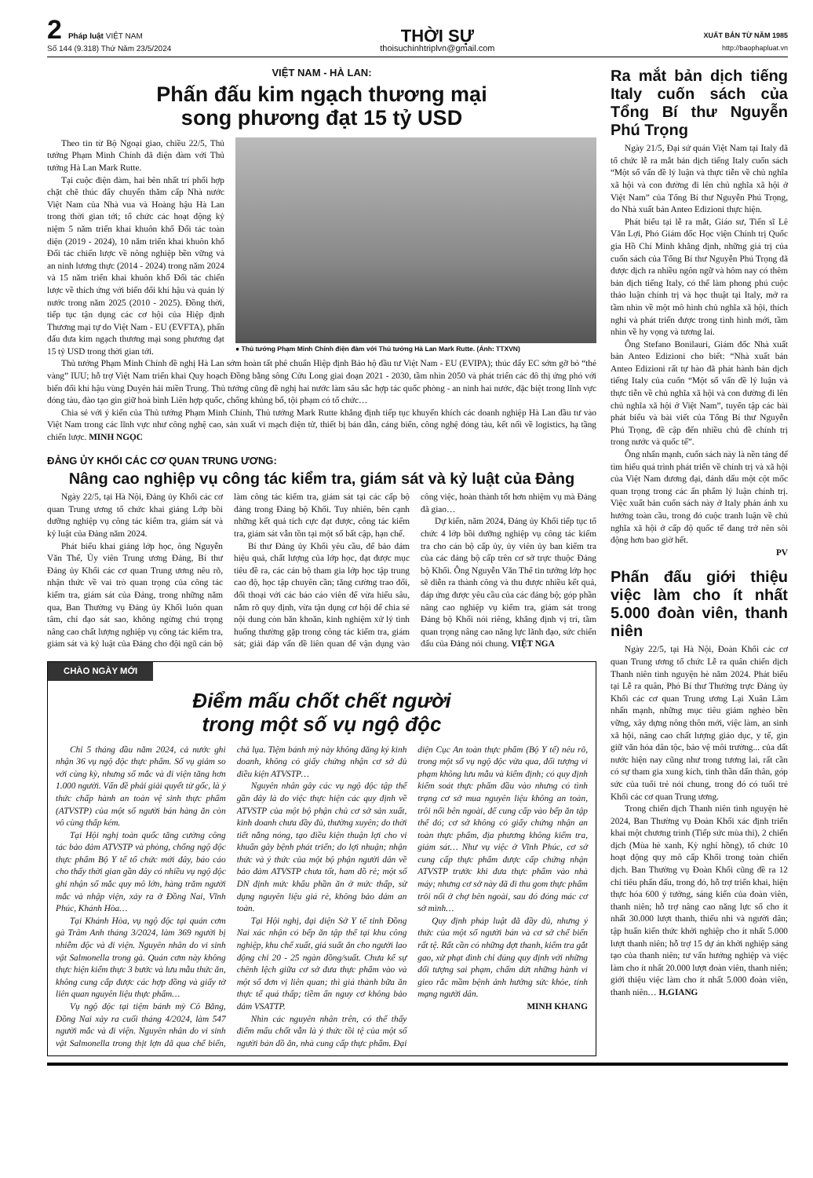2 Pháp luật VIỆT NAM
Số 144 (9.318) Thứ Năm 23/5/2024
THỜI SỰ
thoisuchinhtriplvn@gmail.com
XUẤT BẢN TỪ NĂM 1985
http://baophapluat.vn
VIỆT NAM - HÀ LAN:
Phấn đấu kim ngạch thương mại
song phương đạt 15 tỷ USD
● Thủ tướng Phạm Minh Chính điện đàm với Thủ tướng Hà Lan Mark Rutte. (Ảnh: TTXVN)
Theo tin từ Bộ Ngoại giao, chiều 22/5, Thủ tướng Phạm Minh Chính đã điện đàm với Thủ tướng Hà Lan Mark Rutte.
Tại cuộc điện đàm, hai bên nhất trí phối hợp chặt chẽ thúc đẩy chuyến thăm cấp Nhà nước Việt Nam của Nhà vua và Hoàng hậu Hà Lan trong thời gian tới; tổ chức các hoạt động kỷ niệm 5 năm triển khai khuôn khổ Đối tác toàn diện (2019 - 2024), 10 năm triển khai khuôn khổ Đối tác chiến lược về nông nghiệp bền vững và an ninh lương thực (2014 - 2024) trong năm 2024 và 15 năm triển khai khuôn khổ Đối tác chiến lược về thích ứng với biến đổi khí hậu và quản lý nước trong năm 2025 (2010 - 2025). Đồng thời, tiếp tục tận dụng các cơ hội của Hiệp định Thương mại tự do Việt Nam - EU (EVFTA), phấn đấu đưa kim ngạch thương mại song phương đạt 15 tỷ USD trong thời gian tới.
Thủ tướng Phạm Minh Chính đề nghị Hà Lan sớm hoàn tất phê chuẩn Hiệp định Bảo hộ đầu tư Việt Nam - EU (EVIPA); thúc đẩy EC sớm gỡ bỏ “thẻ vàng” IUU; hỗ trợ Việt Nam triển khai Quy hoạch Đồng bằng sông Cửu Long giai đoạn 2021 - 2030, tầm nhìn 2050 và phát triển các đô thị ứng phó với biến đổi khí hậu vùng Duyên hải miền Trung. Thủ tướng cũng đề nghị hai nước làm sâu sắc hợp tác quốc phòng - an ninh hai nước, đặc biệt trong lĩnh vực đóng tàu, đào tạo gìn giữ hoà bình Liên hợp quốc, chống khủng bố, tội phạm có tổ chức…
Chia sẻ với ý kiến của Thủ tướng Phạm Minh Chính, Thủ tướng Mark Rutte khẳng định tiếp tục khuyến khích các doanh nghiệp Hà Lan đầu tư vào Việt Nam trong các lĩnh vực như công nghệ cao, sản xuất vi mạch điện tử, thiết bị bán dẫn, cảng biển, công nghệ đóng tàu, kết nối về logistics, hạ tầng chiến lược. MINH NGỌC
ĐẢNG ỦY KHỐI CÁC CƠ QUAN TRUNG ƯƠNG:
Nâng cao nghiệp vụ công tác kiểm tra, giám sát và kỷ luật của Đảng
Ngày 22/5, tại Hà Nội, Đảng ủy Khối các cơ quan Trung ương tổ chức khai giảng Lớp bồi dưỡng nghiệp vụ công tác kiểm tra, giám sát và kỷ luật của Đảng năm 2024.
Phát biểu khai giảng lớp học, ông Nguyễn Văn Thể, Ủy viên Trung ương Đảng, Bí thư Đảng ủy Khối các cơ quan Trung ương nêu rõ, nhận thức về vai trò quan trọng của công tác kiểm tra, giám sát của Đảng, trong những năm qua, Ban Thường vụ Đảng ủy Khối luôn quan tâm, chỉ đạo sát sao, không ngừng chú trọng nâng cao chất lượng nghiệp vụ công tác kiểm tra, giám sát và kỷ luật của Đảng cho đội ngũ cán bộ làm công tác kiểm tra, giám sát tại các cấp bộ đảng trong Đảng bộ Khối. Tuy nhiên, bên cạnh những kết quả tích cực đạt được, công tác kiểm tra, giám sát vẫn tồn tại một số bất cập, hạn chế.
Bí thư Đảng ủy Khối yêu cầu, để bảo đảm hiệu quả, chất lượng của lớp học, đạt được mục tiêu đề ra, các cán bộ tham gia lớp học tập trung cao độ, học tập chuyên cần; tăng cường trao đổi, đối thoại với các báo cáo viên để vừa hiểu sâu, nắm rõ quy định, vừa tận dụng cơ hội để chia sẻ nội dung còn băn khoăn, kinh nghiệm xử lý tình huống thường gặp trong công tác kiểm tra, giám sát; giải đáp vấn đề liên quan để vận dụng vào công việc, hoàn thành tốt hơn nhiệm vụ mà Đảng đã giao…
Dự kiến, năm 2024, Đảng ủy Khối tiếp tục tổ chức 4 lớp bồi dưỡng nghiệp vụ công tác kiểm tra cho cán bộ cấp ủy, ủy viên ủy ban kiểm tra của các đảng bộ cấp trên cơ sở trực thuộc Đảng bộ Khối. Ông Nguyễn Văn Thể tin tưởng lớp học sẽ diễn ra thành công và thu được nhiều kết quả, đáp ứng được yêu cầu của các đảng bộ; góp phần nâng cao nghiệp vụ kiểm tra, giám sát trong Đảng bộ Khối nói riêng, khẳng định vị trí, tầm quan trọng nâng cao năng lực lãnh đạo, sức chiến đấu của Đảng nói chung. VIỆT NGA
CHÀO NGÀY MỚI
Điểm mấu chốt chết người
trong một số vụ ngộ độc
Chỉ 5 tháng đầu năm 2024, cả nước ghi nhận 36 vụ ngộ độc thực phẩm. Số vụ giảm so với cùng kỳ, nhưng số mắc và đi viện tăng hơn 1.000 người. Vấn đề phải giải quyết từ gốc, là ý thức chấp hành an toàn vệ sinh thực phẩm (ATVSTP) của một số người bán hàng ăn còn vô cùng thấp kém.
Tại Hội nghị toàn quốc tăng cường công tác bảo đảm ATVSTP và phòng, chống ngộ độc thực phẩm Bộ Y tế tổ chức mới đây, báo cáo cho thấy thời gian gần đây có nhiều vụ ngộ độc ghi nhận số mắc quy mô lớn, hàng trăm người mắc và nhập viện, xảy ra ở Đồng Nai, Vĩnh Phúc, Khánh Hòa…
Tại Khánh Hòa, vụ ngộ độc tại quán cơm gà Trâm Anh tháng 3/2024, làm 369 người bị nhiễm độc và đi viện. Nguyên nhân do vi sinh vật Salmonella trong gà. Quán cơm này không thực hiện kiểm thực 3 bước và lưu mẫu thức ăn, không cung cấp được các hợp đồng và giấy tờ liên quan nguyên liệu thực phẩm…
Vụ ngộ độc tại tiệm bánh mỳ Cô Băng, Đồng Nai xảy ra cuối tháng 4/2024, làm 547 người mắc và đi viện. Nguyên nhân do vi sinh vật Salmonella trong thịt lợn đã qua chế biến, chả lụa. Tiệm bánh mỳ này không đăng ký kinh doanh, không có giấy chứng nhận cơ sở đủ điều kiện ATVSTP…
Nguyên nhân gây các vụ ngộ độc tập thể gần đây là do việc thực hiện các quy định về ATVSTP của một bộ phận chủ cơ sở sản xuất, kinh doanh chưa đầy đủ, thường xuyên; do thời tiết nắng nóng, tạo điều kiện thuận lợi cho vi khuẩn gây bệnh phát triển; do lợi nhuận; nhận thức và ý thức của một bộ phận người dân về bảo đảm ATVSTP chưa tốt, ham đồ rẻ; một số DN định mức khẩu phần ăn ở mức thấp, sử dụng nguyên liệu giá rẻ, không bảo đảm an toàn.
Tại Hội nghị, đại diện Sở Y tế tỉnh Đồng Nai xác nhận có bếp ăn tập thể tại khu công nghiệp, khu chế xuất, giá suất ăn cho người lao động chỉ 20 - 25 ngàn đồng/suất. Chưa kể sự chênh lệch giữa cơ sở đưa thực phẩm vào và một số đơn vị liên quan; thì giá thành bữa ăn thực tế quá thấp; tiềm ẩn nguy cơ không bảo đảm VSATTP.
Nhìn các nguyên nhân trên, có thể thấy điểm mấu chốt vẫn là ý thức tồi tệ của một số người bán đồ ăn, nhà cung cấp thực phẩm. Đại diện Cục An toàn thực phẩm (Bộ Y tế) nêu rõ, trong một số vụ ngộ độc vừa qua, đối tượng vi phạm không lưu mẫu và kiểm định; có quy định kiểm soát thực phẩm đầu vào nhưng có tình trạng cơ sở mua nguyên liệu không an toàn, trôi nổi bên ngoài, để cung cấp vào bếp ăn tập thể đó; cơ sở không có giấy chứng nhận an toàn thực phẩm, địa phương không kiểm tra, giám sát… Như vụ việc ở Vĩnh Phúc, cơ sở cung cấp thực phẩm được cấp chứng nhận ATVSTP trước khi đưa thực phẩm vào nhà máy; nhưng cơ sở này đã đi thu gom thực phẩm trôi nổi ở chợ bên ngoài, sau đó đóng mác cơ sở mình…
Quy định pháp luật đã đầy đủ, nhưng ý thức của một số người bán và cơ sở chế biến rất tệ. Rất cần có những đợt thanh, kiểm tra gắt gao, xử phạt đình chỉ đúng quy định với những đối tượng sai phạm, chấm dứt những hành vi gieo rắc mầm bệnh ảnh hưởng sức khỏe, tính mạng người dân.
MINH KHANG
Ra mắt bản dịch tiếng Italy cuốn sách của Tổng Bí thư Nguyễn Phú Trọng
Ngày 21/5, Đại sứ quán Việt Nam tại Italy đã tổ chức lễ ra mắt bản dịch tiếng Italy cuốn sách “Một số vấn đề lý luận và thực tiễn về chủ nghĩa xã hội và con đường đi lên chủ nghĩa xã hội ở Việt Nam” của Tổng Bí thư Nguyễn Phú Trọng, do Nhà xuất bản Anteo Edizioni thực hiện.
Phát biểu tại lễ ra mắt, Giáo sư, Tiến sĩ Lê Văn Lợi, Phó Giám đốc Học viện Chính trị Quốc gia Hồ Chí Minh khẳng định, những giá trị của cuốn sách của Tổng Bí thư Nguyễn Phú Trọng đã được dịch ra nhiều ngôn ngữ và hôm nay có thêm bản dịch tiếng Italy, có thể làm phong phú cuộc thảo luận chính trị và học thuật tại Italy, mở ra tầm nhìn về một mô hình chủ nghĩa xã hội, thích nghi và phát triển được trong tình hình mới, tầm nhìn về hy vọng và tương lai.
Ông Stefano Bonilauri, Giám đốc Nhà xuất bản Anteo Edizioni cho biết: “Nhà xuất bản Anteo Edizioni rất tự hào đã phát hành bản dịch tiếng Italy của cuốn “Một số vấn đề lý luận và thực tiễn về chủ nghĩa xã hội và con đường đi lên chủ nghĩa xã hội ở Việt Nam”, tuyển tập các bài phát biểu và bài viết của Tổng Bí thư Nguyễn Phú Trọng, đề cập đến nhiều chủ đề chính trị trong nước và quốc tế”.
Ông nhấn mạnh, cuốn sách này là nền tảng để tìm hiểu quá trình phát triển về chính trị và xã hội của Việt Nam đương đại, đánh dấu một cột mốc quan trọng trong các ấn phẩm lý luận chính trị. Việc xuất bản cuốn sách này ở Italy phản ánh xu hướng toàn cầu, trong đó cuộc tranh luận về chủ nghĩa xã hội ở cấp độ quốc tế đang trở nên sôi động hơn bao giờ hết.
PV
Phấn đấu giới thiệu việc làm cho ít nhất 5.000 đoàn viên, thanh niên
Ngày 22/5, tại Hà Nội, Đoàn Khối các cơ quan Trung ương tổ chức Lễ ra quân chiến dịch Thanh niên tình nguyện hè năm 2024. Phát biểu tại Lễ ra quân, Phó Bí thư Thường trực Đảng ủy Khối các cơ quan Trung ương Lại Xuân Lâm nhấn mạnh, những mục tiêu giảm nghèo bền vững, xây dựng nông thôn mới, việc làm, an sinh xã hội, nâng cao chất lượng giáo dục, y tế, gìn giữ văn hóa dân tộc, bảo vệ môi trường... của đất nước hiện nay cũng như trong tương lai, rất cần có sự tham gia xung kích, tinh thần dấn thân, góp sức của tuổi trẻ nói chung, trong đó có tuổi trẻ Khối các cơ quan Trung ương.
Trong chiến dịch Thanh niên tình nguyện hè 2024, Ban Thường vụ Đoàn Khối xác định triển khai một chương trình (Tiếp sức mùa thi), 2 chiến dịch (Mùa hè xanh, Kỳ nghỉ hồng), tổ chức 10 hoạt động quy mô cấp Khối trong toàn chiến dịch. Ban Thường vụ Đoàn Khối cũng đề ra 12 chỉ tiêu phấn đấu, trong đó, hỗ trợ triển khai, hiện thực hóa 600 ý tưởng, sáng kiến của đoàn viên, thanh niên; hỗ trợ nâng cao năng lực số cho ít nhất 30.000 lượt thanh, thiếu nhi và người dân; tập huấn kiến thức khởi nghiệp cho ít nhất 5.000 lượt thanh niên; hỗ trợ 15 dự án khởi nghiệp sáng tạo của thanh niên; tư vấn hướng nghiệp và việc làm cho ít nhất 20.000 lượt đoàn viên, thanh niên; giới thiệu việc làm cho ít nhất 5.000 đoàn viên, thanh niên… H.GIANG